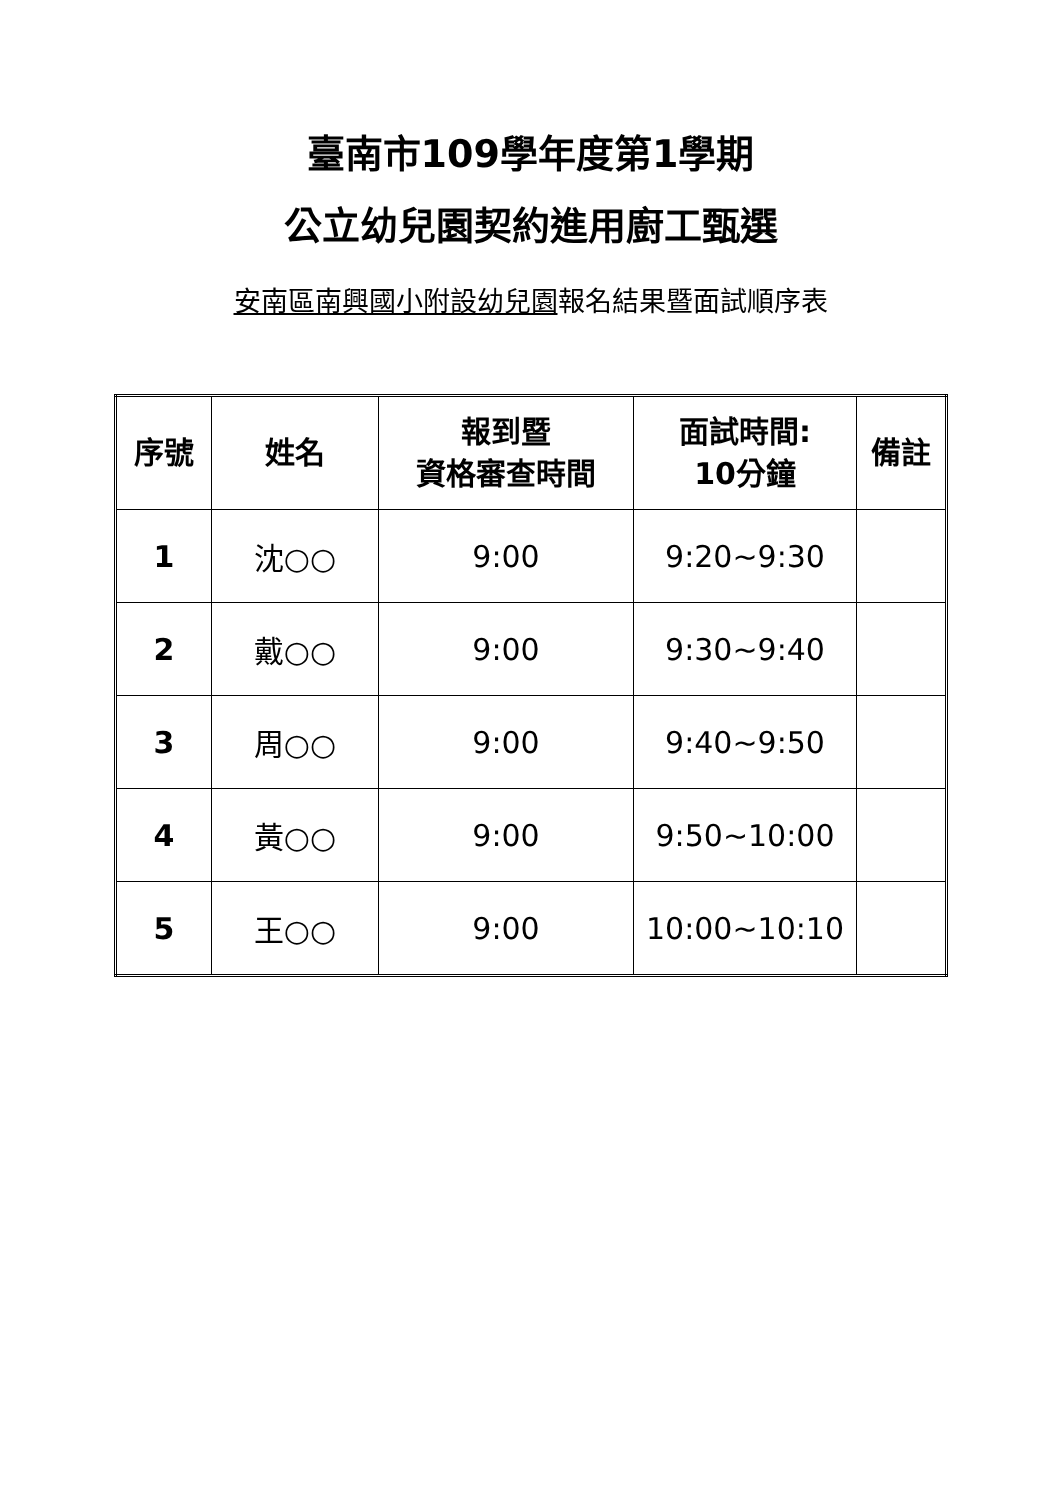臺南市109學年度第1學期
公立幼兒園契約進用廚工甄選
安南區南興國小附設幼兒園報名結果暨面試順序表
| 序號 | 姓名 | 報到暨 資格審查時間 | 面試時間: 10分鐘 | 備註 |
| --- | --- | --- | --- | --- |
| 1 | 沈○○ | 9:00 | 9:20~9:30 | |
| 2 | 戴○○ | 9:00 | 9:30~9:40 | |
| 3 | 周○○ | 9:00 | 9:40~9:50 | |
| 4 | 黃○○ | 9:00 | 9:50~10:00 | |
| 5 | 王○○ | 9:00 | 10:00~10:10 | |